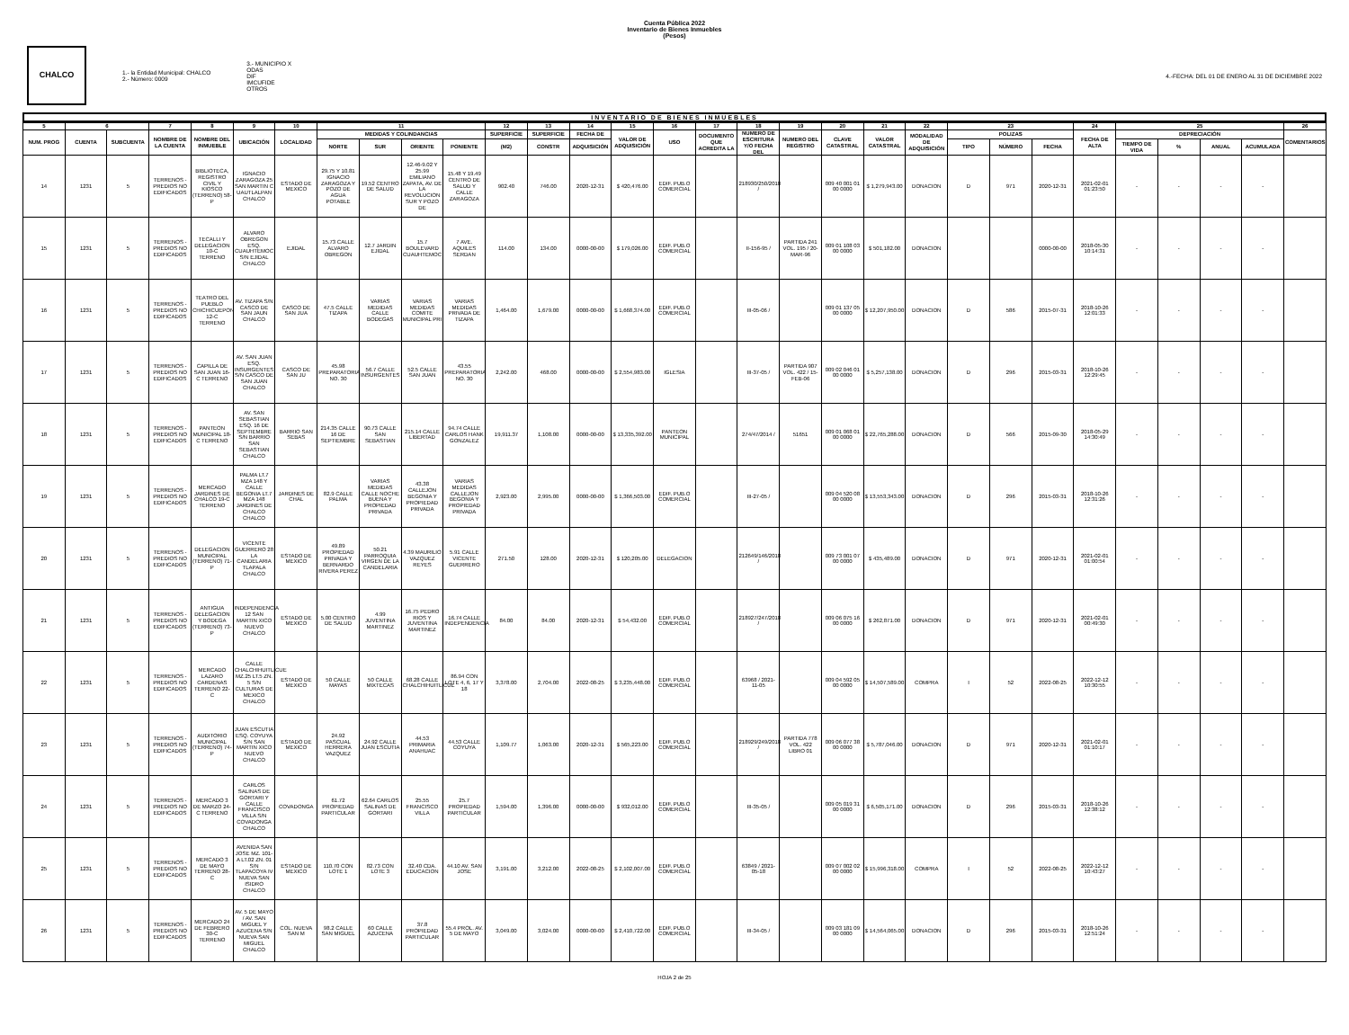Cuenta Pública 2022
Inventario de Bienes Inmuebles
(Pesos)
CHALCO
1.- la Entidad Municipal: CHALCO
2.- Número: 0009
3.- MUNICIPIO X
ODAS
DIF
IMCUFIDE
OTROS
4.-FECHA: DEL 01 DE ENERO AL 31 DE DICIEMBRE 2022
INVENTARIO DE BIENES INMUEBLES
| 5 | 6 | | 7 | 8 | 9 | 10 | 11 | | | | 12 | 13 | 14 | 15 | 16 | 17 | 18 | 19 | 20 | 21 | 22 | 23 | | | 24 | 25 | | | | 26 |
| --- | --- | --- | --- | --- | --- | --- | --- | --- | --- | --- | --- | --- | --- | --- | --- | --- | --- | --- | --- | --- | --- | --- | --- | --- | --- | --- | --- | --- | --- | --- |
| NUM. PROG | CUENTA | SUBCUENTA | NOMBRE DE LA CUENTA | NOMBRE DEL INMUEBLE | UBICACIÓN | LOCALIDAD | MEDIDAS Y COLINDANCIAS | | | | SUPERFICIE | SUPERFICIE | FECHA DE | VALOR DE ADQUISICIÓN | USO | DOCUMENTO QUE ACREDITA LA | NUMERO DE ESCRITURA Y/O FECHA DEL | NUMERO DEL REGISTRO | CLAVE CATASTRAL | VALOR CATASTRAL | MODALIDAD DE ADQUISICIÓN | POLIZAS | | | FECHA DE ALTA | DEPRECIACIÓN | | | | COMENTARIOS |
| | | | | | | | NORTE | SUR | ORIENTE | PONIENTE | (M2) | CONSTR | ADQUISICIÓN | | | | | | | | | TIPO | NÚMERO | FECHA | | TIEMPO DE VIDA | % | ANUAL | ACUMULADA | |
| 14 | 1231 | 5 | TERRENOS - PREDIOS NO EDIFICADOS | BIBLIOTECA, REGISTRO CIVIL Y KIOSCO (TERRENO) 58-P | IGNACIO ZARAGOZA 25 SAN MARTIN C UAUTLALPAN CHALCO | ESTADO DE MEXICO | 29.75 Y 10.81 IGNACIO ZARAGOZA Y POZO DE AGUA POTABLE | 19.52 CENTRO DE SALUD | 12.46-9.02 Y 25.99 EMILIANO ZAPATA, AV. DE LA REVOLUCION SUR Y POZO DE | 15.48 Y 19.49 CENTRO DE SALUD Y CALLE ZARAGOZA | 902.40 | 746.00 | 2020-12-31 | $ 420,476.00 | EDIF. PUB.O COMERCIAL | | 218930/250/2018 / | | 009 40 001 01 00 0000 | $ 1,279,943.00 | DONACION | D | 971 | 2020-12-31 | 2021-02-01 01:23:50 | - | - | - | - | |
| 15 | 1231 | 5 | TERRENOS - PREDIOS NO EDIFICADOS | TECALLI Y DELEGACION 10-C TERRENO | ALVARO OBREGON ESQ. CUAUHTEMOC S/N EJIDAL CHALCO | EJIDAL | 15.73 CALLE ALVARO OBREGON | 12.7 JARDIN EJIDAL | 15.7 BOULEVARD CUAUHTEMOC | 7 AVE. AQUILES SERDAN | 114.00 | 134.00 | 0000-00-00 | $ 179,026.00 | EDIF. PUB.O COMERCIAL | | II-156-95 / | PARTIDA 241 VOL. 195 / 20-MAR-96 | 009 01 108 03 00 0000 | $ 501,182.00 | DONACION | | | 0000-00-00 | 2018-05-30 10:14:31 | - | - | - | - | |
| 16 | 1231 | 5 | TERRENOS - PREDIOS NO EDIFICADOS | TEATRO DEL PUEBLO CHICHICUEPON 12-C TERRENO | AV. TIZAPA S/N CASCO DE SAN JAUN CHALCO | CASCO DE SAN JUA | 47.5 CALLE TIZAPA | VARIAS MEDIDAS CALLE BODEGAS | VARIAS MEDIDAS COMITE MUNICIPAL PRI | VARIAS MEDIDAS PRIVADA DE TIZAPA | 1,464.00 | 1,679.00 | 0000-00-00 | $ 1,668,374.00 | EDIF. PUB.O COMERCIAL | | III-05-06 / | | 009 01 137 05 00 0000 | $ 12,207,950.00 | DONACION | D | 586 | 2015-07-31 | 2018-10-26 12:01:33 | - | - | - | - | |
| 17 | 1231 | 5 | TERRENOS - PREDIOS NO EDIFICADOS | CAPILLA DE SAN JUAN 16-C TERRENO | AV. SAN JUAN ESQ. INSURGENTES S/N CASCO DE SAN JUAN CHALCO | CASCO DE SAN JU | 45.98 PREPARATORIA NO. 30 | 56.7 CALLE INSURGENTES | 52.5 CALLE SAN JUAN | 43.55 PREPARATORIA NO. 30 | 2,242.00 | 468.00 | 0000-00-00 | $ 2,554,983.00 | IGLESIA | | III-37-05 / | PARTIDA 907 VOL. 422 / 15-FEB-06 | 009 02 046 01 00 0000 | $ 5,257,138.00 | DONACION | D | 296 | 2015-03-31 | 2018-10-26 12:29:45 | - | - | - | - | |
| 18 | 1231 | 5 | TERRENOS - PREDIOS NO EDIFICADOS | PANTEON MUNICIPAL 18-C TERRENO | AV. SAN SEBASTIAN ESQ. 16 DE SEPTIEMBRE S/N BARRIO SAN SEBASTIAN CHALCO | BARRIO SAN SEBAS | 214.35 CALLE 16 DE SEPTIEMBRE | 90.73 CALLE SAN SEBASTIAN | 215.14 CALLE LIBERTAD | 94.74 CALLE CARLOS HANK GONZALEZ | 19,911.37 | 1,108.00 | 0000-00-00 | $ 13,335,392.00 | PANTEON MUNICIPAL | | 274/47/2014 / | 51651 | 009 01 068 01 00 0000 | $ 22,765,288.00 | DONACION | D | 566 | 2015-09-30 | 2018-05-29 14:30:49 | - | - | - | - | |
| 19 | 1231 | 5 | TERRENOS - PREDIOS NO EDIFICADOS | MERCADO JARDINES DE CHALCO 19-C TERRENO | PALMA LT.7 MZA 148 Y CALLE BEGONIA LT.7 MZA 148 JARDINES DE CHALCO CHALCO | JARDINES DE CHAL | 82.9 CALLE PALMA | VARIAS MEDIDAS CALLE NOCHE BUENA Y PROPIEDAD PRIVADA | 43.38 CALLEJON BEGONIA Y PROPIEDAD PRIVADA | VARIAS MEDIDAS CALLEJON BEGONIA Y PROPIEDAD PRIVADA | 2,923.00 | 2,995.00 | 0000-00-00 | $ 1,366,503.00 | EDIF. PUB.O COMERCIAL | | III-27-05 / | | 009 04 520 08 00 0000 | $ 13,553,343.00 | DONACION | D | 296 | 2015-03-31 | 2018-10-26 12:31:26 | - | - | - | - | |
| 20 | 1231 | 5 | TERRENOS - PREDIOS NO EDIFICADOS | DELEGACION MUNICIPAL (TERRENO) 71-P | VICENTE GUERRERO 28 LA CANDELARIA TLAPALA CHALCO | ESTADO DE MEXICO | 49.89 PROPIEDAD PRIVADA Y BERNARDO RIVERA PEREZ | 50.21 PARROQUIA VIRGEN DE LA CANDELARIA | 4.39 MAURILIO VAZQUEZ REYES | 5.91 CALLE VICENTE GUERRERO | 271.50 | 128.00 | 2020-12-31 | $ 120,205.00 | DELEGACION | | 212649/146/2018 / | | 009 73 001 07 00 0000 | $ 435,489.00 | DONACION | D | 971 | 2020-12-31 | 2021-02-01 01:00:54 | - | - | - | - | |
| 21 | 1231 | 5 | TERRENOS - PREDIOS NO EDIFICADOS | ANTIGUA DELEGACION Y BODEGA (TERRENO) 73-P | INDEPENDENCIA 12 SAN MARTIN XICO NUEVO CHALCO | ESTADO DE MEXICO | 5.00 CENTRO DE SALUD | 4.99 JUVENTINA MARTINEZ | 16.75 PEDRO RIOS Y JUVENTINA MARTINEZ | 16.74 CALLE INDEPENDENCIA | 84.00 | 84.00 | 2020-12-31 | $ 54,432.00 | EDIF. PUB.O COMERCIAL | | 218927/247/2018 / | | 009 06 075 16 00 0000 | $ 262,871.00 | DONACION | D | 971 | 2020-12-31 | 2021-02-01 00:49:30 | - | - | - | - | |
| 22 | 1231 | 5 | TERRENOS - PREDIOS NO EDIFICADOS | MERCADO LAZARO CARDENAS TERRENO 22-C | CALLE CHALCHIHUITLICUE MZ.25 LT.5 ZN. 5 S/N CULTURAS DE MEXICO CHALCO | ESTADO DE MEXICO | 50 CALLE MAYAS | 50 CALLE MIXTECAS | 68.28 CALLE CHALCHIHUITLICUE | 86.94 CON LOTE 4, 6, 17 Y 18 | 3,378.00 | 2,704.00 | 2022-08-25 | $ 3,235,448.00 | EDIF. PUB.O COMERCIAL | | 63968 / 2021-11-05 | | 009 04 592 05 00 0000 | $ 14,507,589.00 | COMPRA | I | 52 | 2022-08-25 | 2022-12-12 10:30:55 | - | - | - | - | |
| 23 | 1231 | 5 | TERRENOS - PREDIOS NO EDIFICADOS | AUDITORIO MUNICIPAL (TERRENO) 74-P | JUAN ESCUTIA ESQ. COYUYA S/N SAN MARTIN XICO NUEVO CHALCO | ESTADO DE MEXICO | 24.92 PASCUAL HERRERA VAZQUEZ | 24.92 CALLE JUAN ESCUTIA | 44.53 PRIMARIA ANAHUAC | 44.53 CALLE COYUYA | 1,109.77 | 1,063.00 | 2020-12-31 | $ 565,223.00 | EDIF. PUB.O COMERCIAL | | 218929/249/2018 / | PARTIDA 778 VOL. 422 LIBRO 01 | 009 06 077 38 00 0000 | $ 5,787,046.00 | DONACION | D | 971 | 2020-12-31 | 2021-02-01 01:10:17 | - | - | - | - | |
| 24 | 1231 | 5 | TERRENOS - PREDIOS NO EDIFICADOS | MERCADO 3 DE MARZO 24-C TERRENO | CARLOS SALINAS DE GORTARI Y CALLE FRANCISCO VILLA S/N COVADONGA CHALCO | COVADONGA | 61.72 PROPIEDAD PARTICULAR | 62.64 CARLOS SALINAS DE GORTARI | 25.55 FRANCISCO VILLA | 25.7 PROPIEDAD PARTICULAR | 1,594.00 | 1,396.00 | 0000-00-00 | $ 932,012.00 | EDIF. PUB.O COMERCIAL | | III-35-05 / | | 009 05 019 31 00 0000 | $ 6,505,171.00 | DONACION | D | 296 | 2015-03-31 | 2018-10-26 12:38:12 | - | - | - | - | |
| 25 | 1231 | 5 | TERRENOS - PREDIOS NO EDIFICADOS | MERCADO 3 DE MAYO TERRENO 28-C | AVENIDA SAN JOSE MZ. 101-A LT.02 ZN. 01 S/N TLAPACOYA IV NUEVA SAN ISIDRO CHALCO | ESTADO DE MEXICO | 110.70 CON LOTE 1 | 82.73 CON LOTE 3 | 32.40 CDA. EDUCACION | 44.10 AV. SAN JOSE | 3,191.00 | 3,212.00 | 2022-08-25 | $ 2,102,007.00 | EDIF. PUB.O COMERCIAL | | 63849 / 2021-05-18 | | 009 07 002 02 00 0000 | $ 15,996,318.00 | COMPRA | I | 52 | 2022-08-25 | 2022-12-12 10:43:27 | - | - | - | - | |
| 26 | 1231 | 5 | TERRENOS - PREDIOS NO EDIFICADOS | MERCADO 24 DE FEBRERO 30-C TERRENO | AV. 5 DE MAYO / AV. SAN MIGUEL Y AZUCENA S/N NUEVA SAN MIGUEL CHALCO | COL. NUEVA SAN M | 98.2 CALLE SAN MIGUEL | 60 CALLE AZUCENA | 37.8 PROPIEDAD PARTICULAR | 55.4 PROL. AV. 5 DE MAYO | 3,049.00 | 3,024.00 | 0000-00-00 | $ 2,410,722.00 | EDIF. PUB.O COMERCIAL | | III-34-05 / | | 009 03 181 09 00 0000 | $ 14,564,065.00 | DONACION | D | 296 | 2015-03-31 | 2018-10-26 12:51:24 | - | - | - | - | |
HOJA 2 de 25